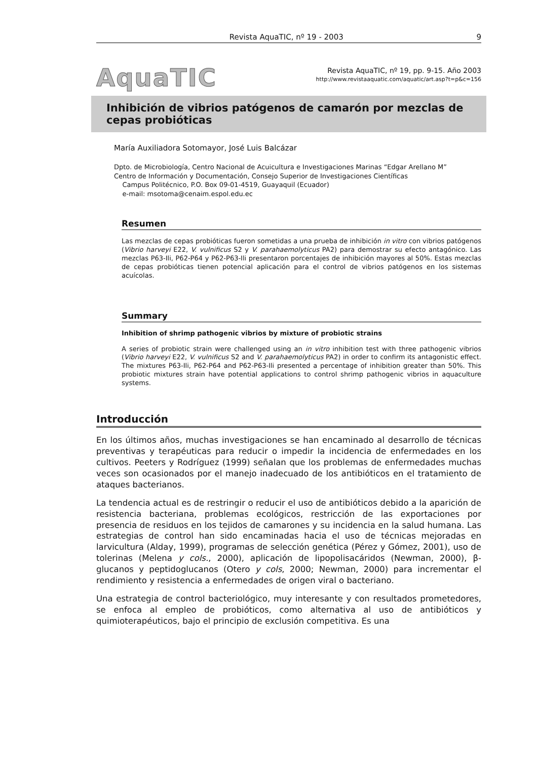Revista AquaTIC, nº 19 - 2003 9
AquaTIC
Revista AquaTIC, nº 19, pp. 9-15. Año 2003
http://www.revistaaquatic.com/aquatic/art.asp?t=p&c=156
Inhibición de vibrios patógenos de camarón por mezclas de cepas probióticas
María Auxiliadora Sotomayor, José Luis Balcázar
Dpto. de Microbiología, Centro Nacional de Acuicultura e Investigaciones Marinas “Edgar Arellano M”
Centro de Información y Documentación, Consejo Superior de Investigaciones Científicas
Campus Politécnico, P.O. Box 09-01-4519, Guayaquil (Ecuador)
e-mail: msotoma@cenaim.espol.edu.ec
Resumen
Las mezclas de cepas probióticas fueron sometidas a una prueba de inhibición in vitro con vibrios patógenos (Vibrio harveyi E22, V. vulnificus S2 y V. parahaemolyticus PA2) para demostrar su efecto antagónico. Las mezclas P63-Ili, P62-P64 y P62-P63-Ili presentaron porcentajes de inhibición mayores al 50%. Estas mezclas de cepas probióticas tienen potencial aplicación para el control de vibrios patógenos en los sistemas acuícolas.
Summary
Inhibition of shrimp pathogenic vibrios by mixture of probiotic strains
A series of probiotic strain were challenged using an in vitro inhibition test with three pathogenic vibrios (Vibrio harveyi E22, V. vulnificus S2 and V. parahaemolyticus PA2) in order to confirm its antagonistic effect. The mixtures P63-Ili, P62-P64 and P62-P63-Ili presented a percentage of inhibition greater than 50%. This probiotic mixtures strain have potential applications to control shrimp pathogenic vibrios in aquaculture systems.
Introducción
En los últimos años, muchas investigaciones se han encaminado al desarrollo de técnicas preventivas y terapéuticas para reducir o impedir la incidencia de enfermedades en los cultivos. Peeters y Rodríguez (1999) señalan que los problemas de enfermedades muchas veces son ocasionados por el manejo inadecuado de los antibióticos en el tratamiento de ataques bacterianos.
La tendencia actual es de restringir o reducir el uso de antibióticos debido a la aparición de resistencia bacteriana, problemas ecológicos, restricción de las exportaciones por presencia de residuos en los tejidos de camarones y su incidencia en la salud humana. Las estrategias de control han sido encaminadas hacia el uso de técnicas mejoradas en larvicultura (Alday, 1999), programas de selección genética (Pérez y Gómez, 2001), uso de tolerinas (Melena y cols., 2000), aplicación de lipopolisacáridos (Newman, 2000), β-glucanos y peptidoglucanos (Otero y cols, 2000; Newman, 2000) para incrementar el rendimiento y resistencia a enfermedades de origen viral o bacteriano.
Una estrategia de control bacteriológico, muy interesante y con resultados prometedores, se enfoca al empleo de probióticos, como alternativa al uso de antibióticos y quimioterapéuticos, bajo el principio de exclusión competitiva. Es una